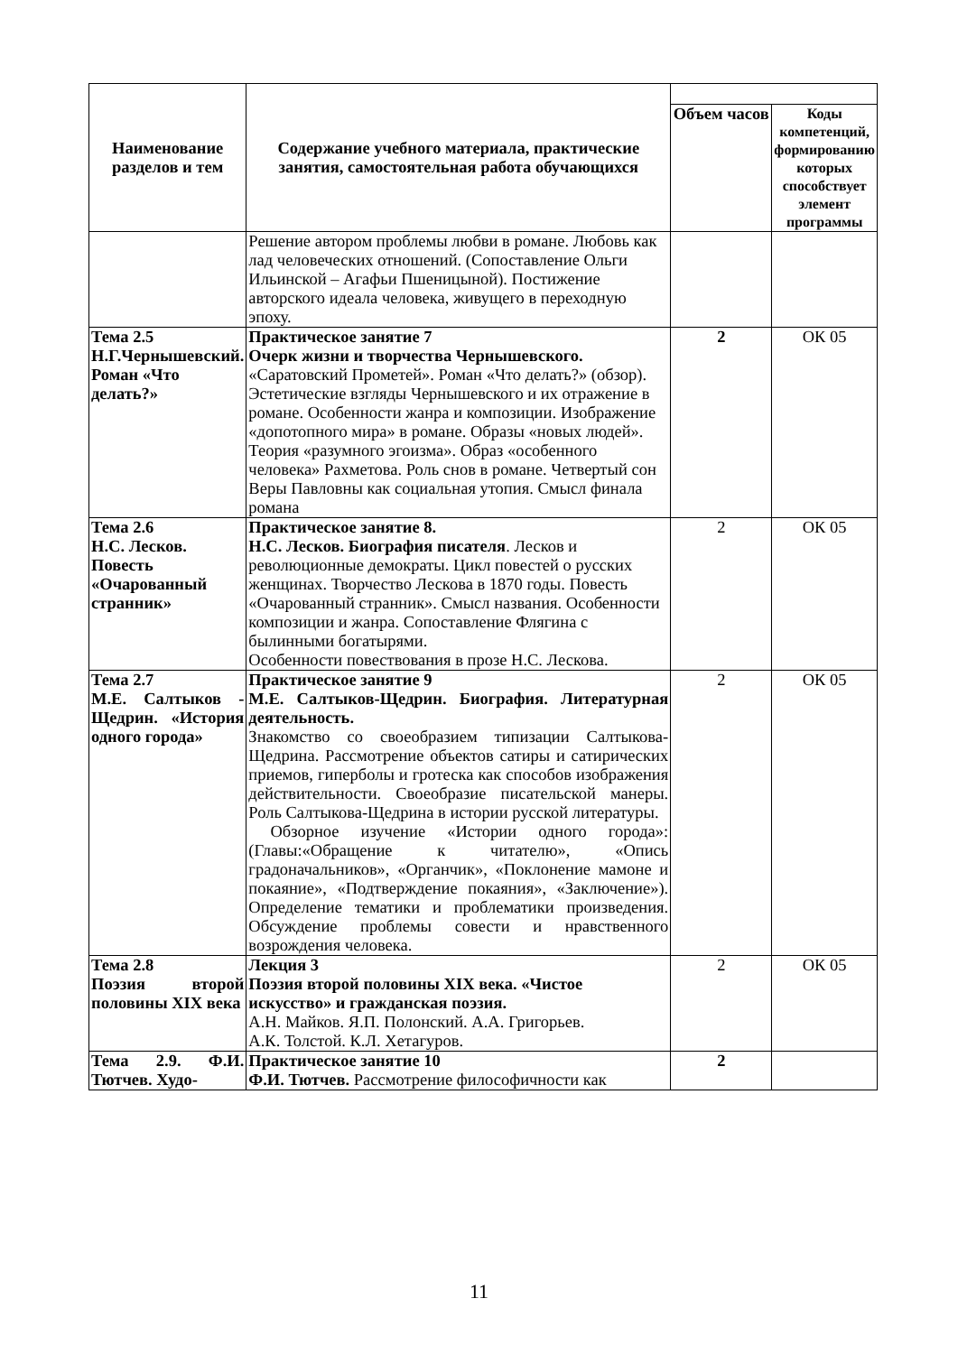| Наименование разделов и тем | Содержание учебного материала, практические занятия, самостоятельная работа обучающихся | | |
| | | Объем часов | Коды компетенций, формированию которых способствует элемент программы |
| | Решение автором проблемы любви в романе. Любовь как лад человеческих отношений. (Сопоставление Ольги Ильинской – Агафьи Пшеницыной). Постижение авторского идеала человека, живущего в переходную эпоху. | | |
| Тема 2.5 Н.Г.Чернышевский. Роман «Что делать?» | Практическое занятие 7 Очерк жизни и творчества Чернышевского. «Саратовский Прометей». Роман «Что делать?» (обзор). Эстетические взгляды Чернышевского и их отражение в романе. Особенности жанра и композиции. Изображение «допотопного мира» в романе. Образы «новых людей». Теория «разумного эгоизма». Образ «особенного человека» Рахметова. Роль снов в романе. Четвертый сон Веры Павловны как социальная утопия. Смысл финала романа | 2 | ОК 05 |
| Тема 2.6 Н.С. Лесков. Повесть «Очарованный странник» | Практическое занятие 8. Н.С. Лесков. Биография писателя . Лесков и революционные демократы. Цикл повестей о русских женщинах. Творчество Лескова в 1870 годы. Повесть «Очарованный странник». Смысл названия. Особенности композиции и жанра. Сопоставление Флягина с былинными богатырями. Особенности повествования в прозе Н.С. Лескова. | 2 | ОК 05 |
| Тема 2.7 М.Е. Салтыков - Щедрин. «История одного города» | Практическое занятие 9 М.Е. Салтыков-Щедрин. Биография. Литературная деятельность. Знакомство со своеобразием типизации Салтыкова-Щедрина. Рассмотрение объектов сатиры и сатирических приемов, гиперболы и гротеска как способов изображения действительности. Своеобразие писательской манеры. Роль Салтыкова-Щедрина в истории русской литературы. Обзорное изучение «Истории одного города»: (Главы:«Обращение к читателю», «Опись градоначальников», «Органчик», «Поклонение мамоне и покаяние», «Подтверждение покаяния», «Заключение»). Определение тематики и проблематики произведения. Обсуждение проблемы совести и нравственного возрождения человека. | 2 | ОК 05 |
| Тема 2.8 Поэзия второй половины XIX века | Лекция 3 Поэзия второй половины XIX века. «Чистое искусство» и гражданская поэзия. А.Н. Майков. Я.П. Полонский. А.А. Григорьев. А.К. Толстой. К.Л. Хетагуров. | 2 | ОК 05 |
| Тема 2.9. Ф.И. Тютчев. Худо- | Практическое занятие 10 Ф.И. Тютчев. Рассмотрение философичности как | 2 | |
11